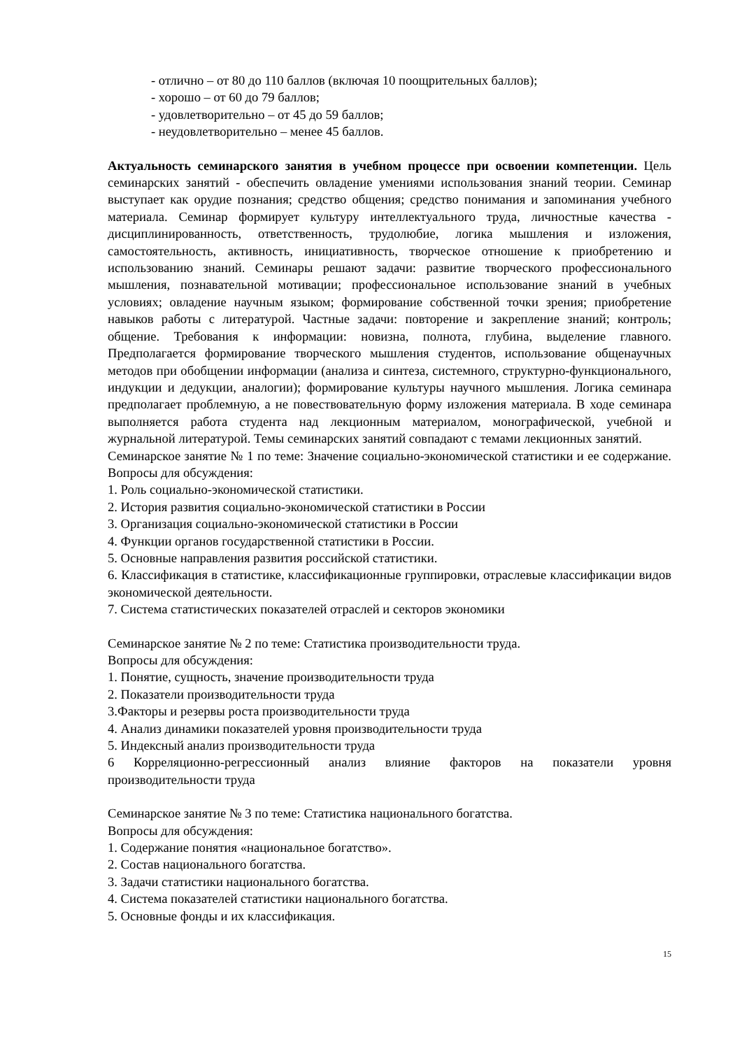- отлично – от 80 до 110 баллов (включая 10 поощрительных баллов);
- хорошо – от 60 до 79 баллов;
- удовлетворительно – от 45 до 59 баллов;
- неудовлетворительно – менее 45 баллов.
Актуальность семинарского занятия в учебном процессе при освоении компетенции. Цель семинарских занятий - обеспечить овладение умениями использования знаний теории. Семинар выступает как орудие познания; средство общения; средство понимания и запоминания учебного материала. Семинар формирует культуру интеллектуального труда, личностные качества - дисциплинированность, ответственность, трудолюбие, логика мышления и изложения, самостоятельность, активность, инициативность, творческое отношение к приобретению и использованию знаний. Семинары решают задачи: развитие творческого профессионального мышления, познавательной мотивации; профессиональное использование знаний в учебных условиях; овладение научным языком; формирование собственной точки зрения; приобретение навыков работы с литературой. Частные задачи: повторение и закрепление знаний; контроль; общение. Требования к информации: новизна, полнота, глубина, выделение главного. Предполагается формирование творческого мышления студентов, использование общенаучных методов при обобщении информации (анализа и синтеза, системного, структурно-функционального, индукции и дедукции, аналогии); формирование культуры научного мышления. Логика семинара предполагает проблемную, а не повествовательную форму изложения материала. В ходе семинара выполняется работа студента над лекционным материалом, монографической, учебной и журнальной литературой. Темы семинарских занятий совпадают с темами лекционных занятий.
Семинарское занятие № 1 по теме: Значение социально-экономической статистики и ее содержание. Вопросы для обсуждения:
1. Роль социально-экономической статистики.
2. История развития социально-экономической статистики в России
3. Организация социально-экономической статистики в России
4. Функции органов государственной статистики в России.
5. Основные направления развития российской статистики.
6. Классификация в статистике, классификационные группировки, отраслевые классификации видов экономической деятельности.
7. Система статистических показателей отраслей и секторов экономики
Семинарское занятие № 2 по теме: Статистика производительности труда.
Вопросы для обсуждения:
1. Понятие, сущность, значение производительности труда
2. Показатели производительности труда
3.Факторы и резервы роста производительности труда
4. Анализ динамики показателей уровня производительности труда
5. Индексный анализ производительности труда
6 Корреляционно-регрессионный анализ влияние факторов на показатели уровня производительности труда
Семинарское занятие № 3 по теме: Статистика национального богатства.
Вопросы для обсуждения:
1. Содержание понятия «национальное богатство».
2. Состав национального богатства.
3. Задачи статистики национального богатства.
4. Система показателей статистики национального богатства.
5. Основные фонды и их классификация.
15